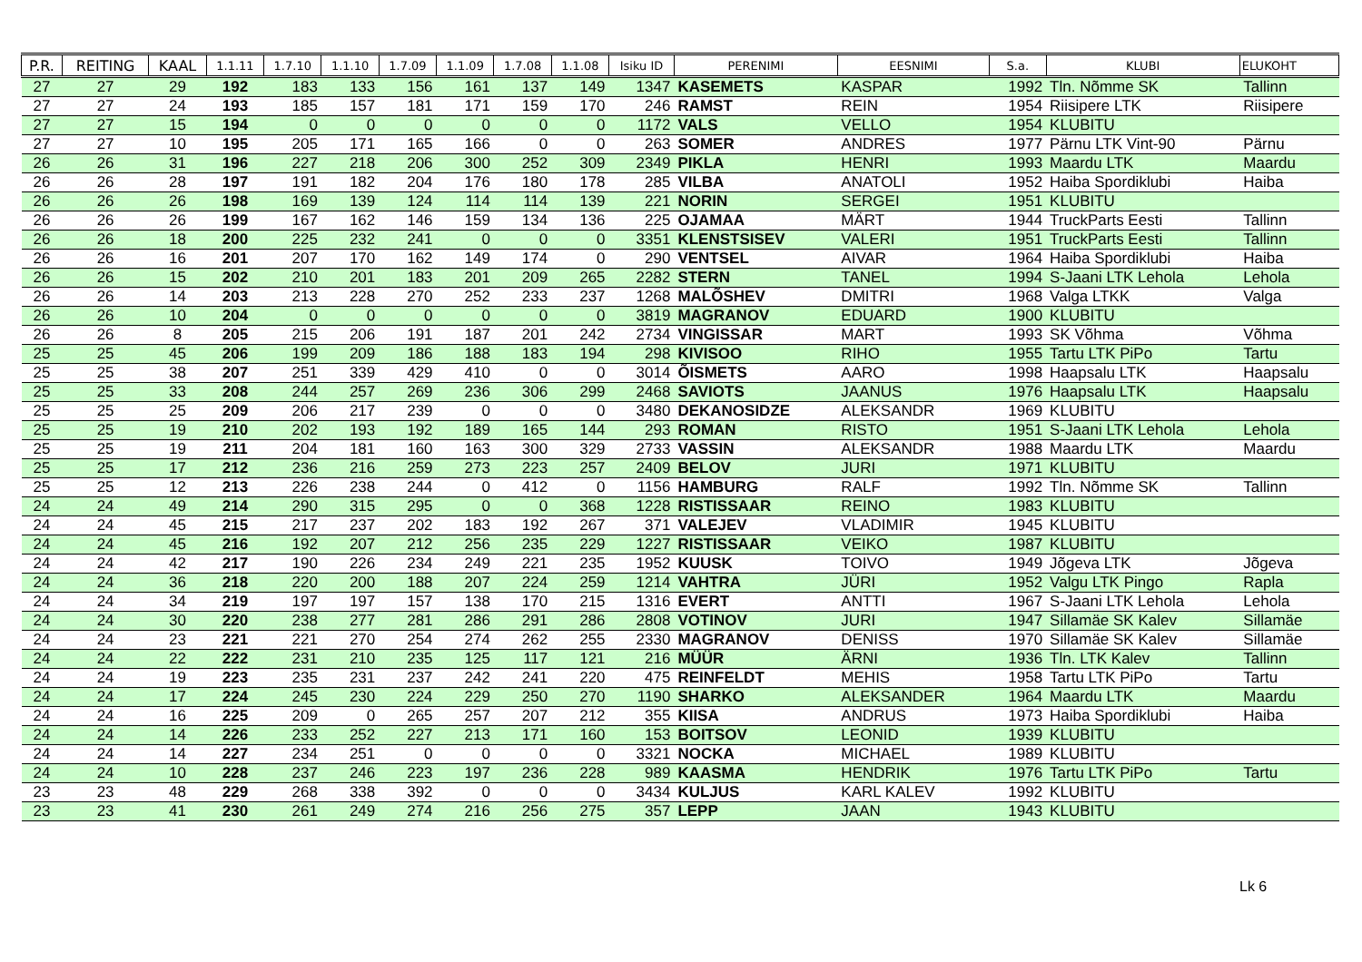| P.R. | REITING | KAAL | 1.1.11 | 1.7.10 | 1.1.10 | 1.7.09 | 1.1.09 | 1.7.08 | 1.1.08 | Isiku ID | PERENIMI | EESNIMI | S.a. | KLUBI | ELUKOHT |
| --- | --- | --- | --- | --- | --- | --- | --- | --- | --- | --- | --- | --- | --- | --- | --- |
| 27 | 27 | 29 | 192 | 183 | 133 | 156 | 161 | 137 | 149 | 1347 | KASEMETS | KASPAR | 1992 | Tln. Nõmme SK | Tallinn |
| 27 | 27 | 24 | 193 | 185 | 157 | 181 | 171 | 159 | 170 | 246 | RAMST | REIN | 1954 | Riisipere LTK | Riisipere |
| 27 | 27 | 15 | 194 | 0 | 0 | 0 | 0 | 0 | 0 | 1172 | VALS | VELLO | 1954 | KLUBITU | |
| 27 | 27 | 10 | 195 | 205 | 171 | 165 | 166 | 0 | 0 | 263 | SOMER | ANDRES | 1977 | Pärnu LTK Vint-90 | Pärnu |
| 26 | 26 | 31 | 196 | 227 | 218 | 206 | 300 | 252 | 309 | 2349 | PIKLA | HENRI | 1993 | Maardu LTK | Maardu |
| 26 | 26 | 28 | 197 | 191 | 182 | 204 | 176 | 180 | 178 | 285 | VILBA | ANATOLI | 1952 | Haiba Spordiklubi | Haiba |
| 26 | 26 | 26 | 198 | 169 | 139 | 124 | 114 | 114 | 139 | 221 | NORIN | SERGEI | 1951 | KLUBITU | |
| 26 | 26 | 26 | 199 | 167 | 162 | 146 | 159 | 134 | 136 | 225 | OJAMAA | MÄRT | 1944 | TruckParts Eesti | Tallinn |
| 26 | 26 | 18 | 200 | 225 | 232 | 241 | 0 | 0 | 0 | 3351 | KLENSTSISEV | VALERI | 1951 | TruckParts Eesti | Tallinn |
| 26 | 26 | 16 | 201 | 207 | 170 | 162 | 149 | 174 | 0 | 290 | VENTSEL | AIVAR | 1964 | Haiba Spordiklubi | Haiba |
| 26 | 26 | 15 | 202 | 210 | 201 | 183 | 201 | 209 | 265 | 2282 | STERN | TANEL | 1994 | S-Jaani LTK Lehola | Lehola |
| 26 | 26 | 14 | 203 | 213 | 228 | 270 | 252 | 233 | 237 | 1268 | MALÕSHEV | DMITRI | 1968 | Valga LTKK | Valga |
| 26 | 26 | 10 | 204 | 0 | 0 | 0 | 0 | 0 | 0 | 3819 | MAGRANOV | EDUARD | 1900 | KLUBITU | |
| 26 | 26 | 8 | 205 | 215 | 206 | 191 | 187 | 201 | 242 | 2734 | VINGISSAR | MART | 1993 | SK Võhma | Võhma |
| 25 | 25 | 45 | 206 | 199 | 209 | 186 | 188 | 183 | 194 | 298 | KIVISOO | RIHO | 1955 | Tartu LTK PiPo | Tartu |
| 25 | 25 | 38 | 207 | 251 | 339 | 429 | 410 | 0 | 0 | 3014 | ÕISMETS | AARO | 1998 | Haapsalu LTK | Haapsalu |
| 25 | 25 | 33 | 208 | 244 | 257 | 269 | 236 | 306 | 299 | 2468 | SAVIOTS | JAANUS | 1976 | Haapsalu LTK | Haapsalu |
| 25 | 25 | 25 | 209 | 206 | 217 | 239 | 0 | 0 | 0 | 3480 | DEKANOSIDZE | ALEKSANDR | 1969 | KLUBITU | |
| 25 | 25 | 19 | 210 | 202 | 193 | 192 | 189 | 165 | 144 | 293 | ROMAN | RISTO | 1951 | S-Jaani LTK Lehola | Lehola |
| 25 | 25 | 19 | 211 | 204 | 181 | 160 | 163 | 300 | 329 | 2733 | VASSIN | ALEKSANDR | 1988 | Maardu LTK | Maardu |
| 25 | 25 | 17 | 212 | 236 | 216 | 259 | 273 | 223 | 257 | 2409 | BELOV | JURI | 1971 | KLUBITU | |
| 25 | 25 | 12 | 213 | 226 | 238 | 244 | 0 | 412 | 0 | 1156 | HAMBURG | RALF | 1992 | Tln. Nõmme SK | Tallinn |
| 24 | 24 | 49 | 214 | 290 | 315 | 295 | 0 | 0 | 368 | 1228 | RISTISSAAR | REINO | 1983 | KLUBITU | |
| 24 | 24 | 45 | 215 | 217 | 237 | 202 | 183 | 192 | 267 | 371 | VALEJEV | VLADIMIR | 1945 | KLUBITU | |
| 24 | 24 | 45 | 216 | 192 | 207 | 212 | 256 | 235 | 229 | 1227 | RISTISSAAR | VEIKO | 1987 | KLUBITU | |
| 24 | 24 | 42 | 217 | 190 | 226 | 234 | 249 | 221 | 235 | 1952 | KUUSK | TOIVO | 1949 | Jõgeva LTK | Jõgeva |
| 24 | 24 | 36 | 218 | 220 | 200 | 188 | 207 | 224 | 259 | 1214 | VAHTRA | JÜRI | 1952 | Valgu LTK Pingo | Rapla |
| 24 | 24 | 34 | 219 | 197 | 197 | 157 | 138 | 170 | 215 | 1316 | EVERT | ANTTI | 1967 | S-Jaani LTK Lehola | Lehola |
| 24 | 24 | 30 | 220 | 238 | 277 | 281 | 286 | 291 | 286 | 2808 | VOTINOV | JURI | 1947 | Sillamäe SK Kalev | Sillamäe |
| 24 | 24 | 23 | 221 | 221 | 270 | 254 | 274 | 262 | 255 | 2330 | MAGRANOV | DENISS | 1970 | Sillamäe SK Kalev | Sillamäe |
| 24 | 24 | 22 | 222 | 231 | 210 | 235 | 125 | 117 | 121 | 216 | MÜÜR | ÄRNI | 1936 | Tln. LTK Kalev | Tallinn |
| 24 | 24 | 19 | 223 | 235 | 231 | 237 | 242 | 241 | 220 | 475 | REINFELDT | MEHIS | 1958 | Tartu LTK PiPo | Tartu |
| 24 | 24 | 17 | 224 | 245 | 230 | 224 | 229 | 250 | 270 | 1190 | SHARKO | ALEKSANDER | 1964 | Maardu LTK | Maardu |
| 24 | 24 | 16 | 225 | 209 | 0 | 265 | 257 | 207 | 212 | 355 | KIISA | ANDRUS | 1973 | Haiba Spordiklubi | Haiba |
| 24 | 24 | 14 | 226 | 233 | 252 | 227 | 213 | 171 | 160 | 153 | BOITSOV | LEONID | 1939 | KLUBITU | |
| 24 | 24 | 14 | 227 | 234 | 251 | 0 | 0 | 0 | 0 | 3321 | NOCKA | MICHAEL | 1989 | KLUBITU | |
| 24 | 24 | 10 | 228 | 237 | 246 | 223 | 197 | 236 | 228 | 989 | KAASMA | HENDRIK | 1976 | Tartu LTK PiPo | Tartu |
| 23 | 23 | 48 | 229 | 268 | 338 | 392 | 0 | 0 | 0 | 3434 | KULJUS | KARL KALEV | 1992 | KLUBITU | |
| 23 | 23 | 41 | 230 | 261 | 249 | 274 | 216 | 256 | 275 | 357 | LEPP | JAAN | 1943 | KLUBITU | |
Lk 6